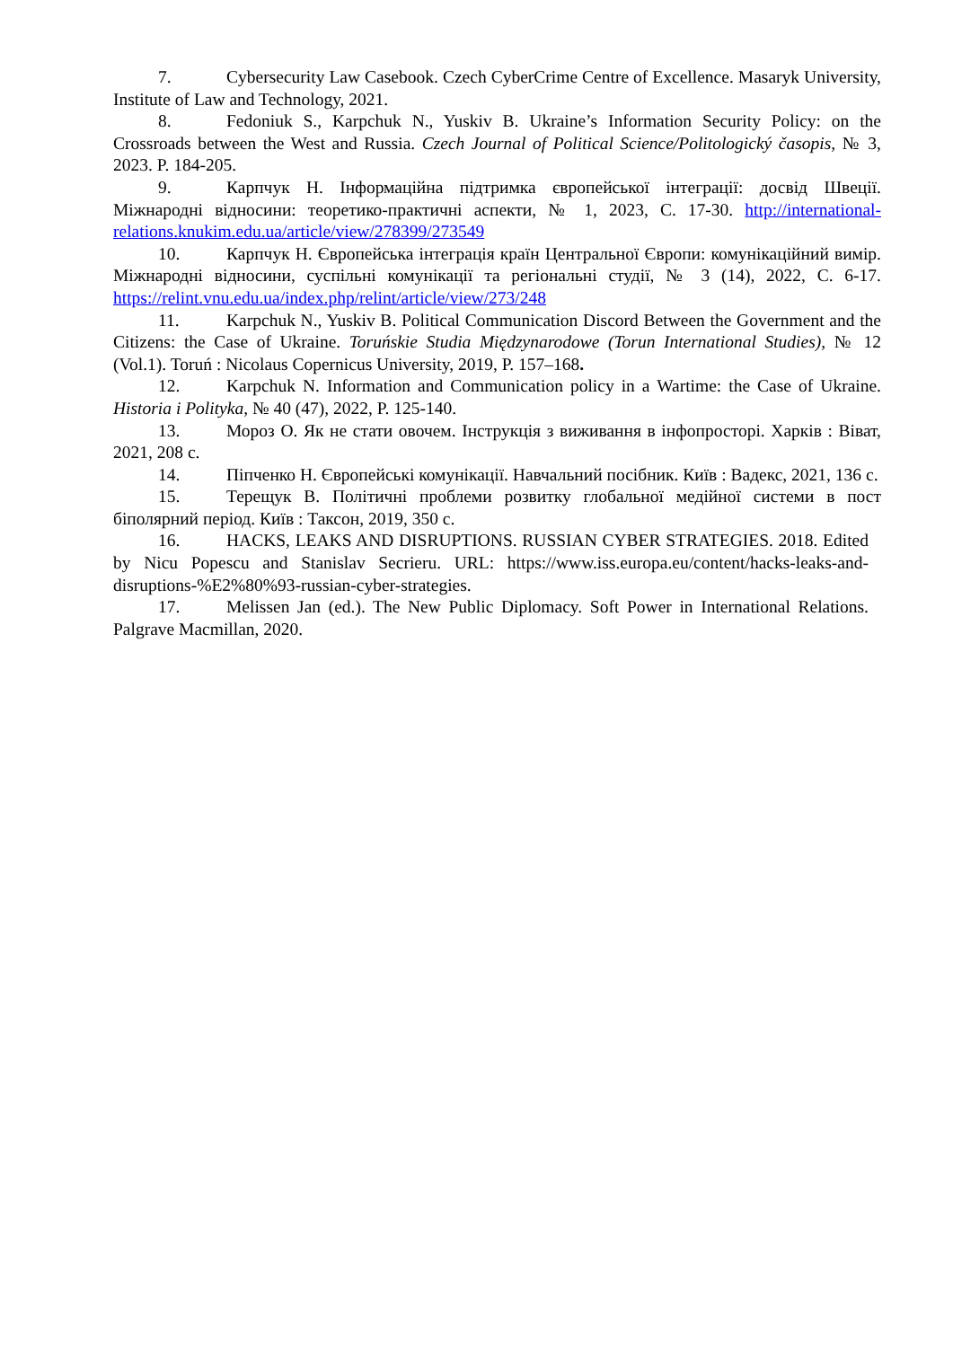7. Cybersecurity Law Casebook. Czech CyberCrime Centre of Excellence. Masaryk University, Institute of Law and Technology, 2021.
8. Fedoniuk S., Karpchuk N., Yuskiv B. Ukraine’s Information Security Policy: on the Crossroads between the West and Russia. Czech Journal of Political Science/Politologický časopis, № 3, 2023. P. 184-205.
9. Карпчук Н. Інформаційна підтримка європейської інтеграції: досвід Швеції. Міжнародні відносини: теоретико-практичні аспекти, № 1, 2023, С. 17-30. http://international-relations.knukim.edu.ua/article/view/278399/273549
10. Карпчук Н. Європейська інтеграція країн Центральної Європи: комунікаційний вимір. Міжнародні відносини, суспільні комунікації та регіональні студії, № 3 (14), 2022, С. 6-17. https://relint.vnu.edu.ua/index.php/relint/article/view/273/248
11. Karpchuk N., Yuskiv B. Political Communication Discord Between the Government and the Citizens: the Case of Ukraine. Toruńskie Studia Międzynarodowe (Torun International Studies), № 12 (Vol.1). Toruń : Nicolaus Copernicus University, 2019, P. 157–168.
12. Karpchuk N. Information and Communication policy in a Wartime: the Case of Ukraine. Historia i Polityka, № 40 (47), 2022, P. 125-140.
13. Мороз О. Як не стати овочем. Інструкція з виживання в інфопросторі. Харків : Віват, 2021, 208 с.
14. Піпченко Н. Європейські комунікації. Навчальний посібник. Київ : Вадекс, 2021, 136 с.
15. Терещук В. Політичні проблеми розвитку глобальної медійної системи в пост біполярний період. Київ : Таксон, 2019, 350 с.
16. HACKS, LEAKS AND DISRUPTIONS. RUSSIAN CYBER STRATEGIES. 2018. Edited by Nicu Popescu and Stanislav Secrieru. URL: https://www.iss.europa.eu/content/hacks-leaks-and-disruptions-%E2%80%93-russian-cyber-strategies.
17. Melissen Jan (ed.). The New Public Diplomacy. Soft Power in International Relations. Palgrave Macmillan, 2020.